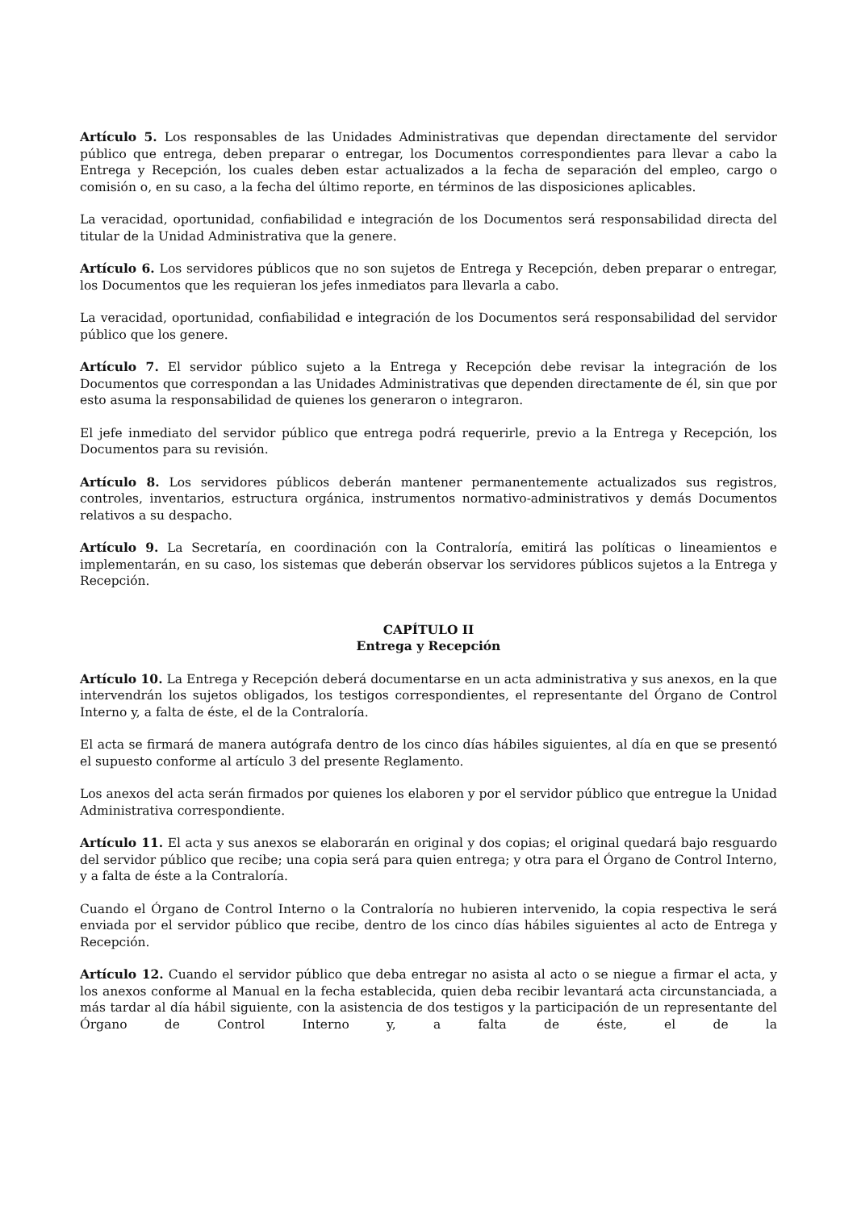Artículo 5. Los responsables de las Unidades Administrativas que dependan directamente del servidor público que entrega, deben preparar o entregar, los Documentos correspondientes para llevar a cabo la Entrega y Recepción, los cuales deben estar actualizados a la fecha de separación del empleo, cargo o comisión o, en su caso, a la fecha del último reporte, en términos de las disposiciones aplicables.
La veracidad, oportunidad, confiabilidad e integración de los Documentos será responsabilidad directa del titular de la Unidad Administrativa que la genere.
Artículo 6. Los servidores públicos que no son sujetos de Entrega y Recepción, deben preparar o entregar, los Documentos que les requieran los jefes inmediatos para llevarla a cabo.
La veracidad, oportunidad, confiabilidad e integración de los Documentos será responsabilidad del servidor público que los genere.
Artículo 7. El servidor público sujeto a la Entrega y Recepción debe revisar la integración de los Documentos que correspondan a las Unidades Administrativas que dependen directamente de él, sin que por esto asuma la responsabilidad de quienes los generaron o integraron.
El jefe inmediato del servidor público que entrega podrá requerirle, previo a la Entrega y Recepción, los Documentos para su revisión.
Artículo 8. Los servidores públicos deberán mantener permanentemente actualizados sus registros, controles, inventarios, estructura orgánica, instrumentos normativo-administrativos y demás Documentos relativos a su despacho.
Artículo 9. La Secretaría, en coordinación con la Contraloría, emitirá las políticas o lineamientos e implementarán, en su caso, los sistemas que deberán observar los servidores públicos sujetos a la Entrega y Recepción.
CAPÍTULO II
Entrega y Recepción
Artículo 10. La Entrega y Recepción deberá documentarse en un acta administrativa y sus anexos, en la que intervendrán los sujetos obligados, los testigos correspondientes, el representante del Órgano de Control Interno y, a falta de éste, el de la Contraloría.
El acta se firmará de manera autógrafa dentro de los cinco días hábiles siguientes, al día en que se presentó el supuesto conforme al artículo 3 del presente Reglamento.
Los anexos del acta serán firmados por quienes los elaboren y por el servidor público que entregue la Unidad Administrativa correspondiente.
Artículo 11. El acta y sus anexos se elaborarán en original y dos copias; el original quedará bajo resguardo del servidor público que recibe; una copia será para quien entrega; y otra para el Órgano de Control Interno, y a falta de éste a la Contraloría.
Cuando el Órgano de Control Interno o la Contraloría no hubieren intervenido, la copia respectiva le será enviada por el servidor público que recibe, dentro de los cinco días hábiles siguientes al acto de Entrega y Recepción.
Artículo 12. Cuando el servidor público que deba entregar no asista al acto o se niegue a firmar el acta, y los anexos conforme al Manual en la fecha establecida, quien deba recibir levantará acta circunstanciada, a más tardar al día hábil siguiente, con la asistencia de dos testigos y la participación de un representante del Órgano de Control Interno y, a falta de éste, el de la